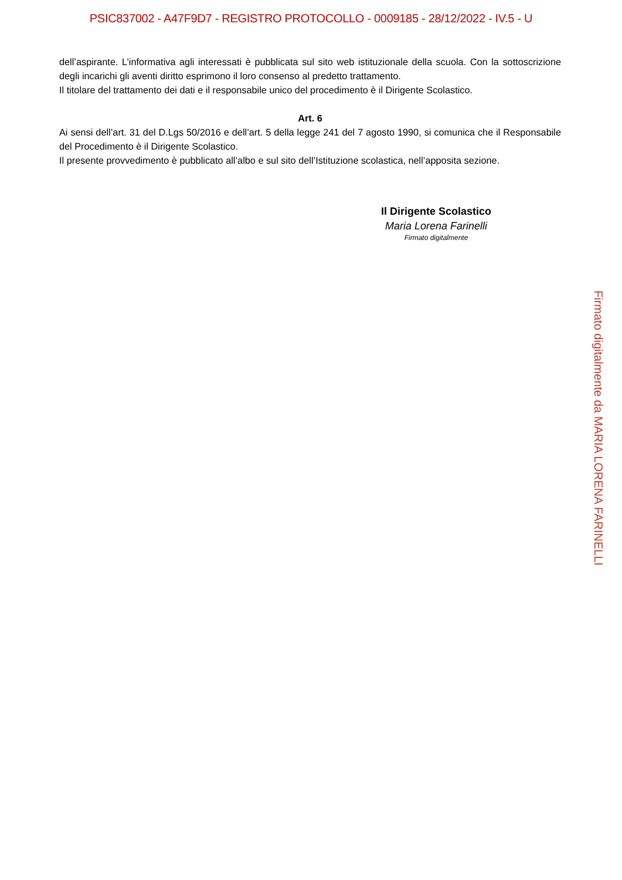PSIC837002 - A47F9D7 - REGISTRO PROTOCOLLO - 0009185 - 28/12/2022 - IV.5 - U
dell’aspirante. L’informativa agli interessati è pubblicata sul sito web istituzionale della scuola. Con la sottoscrizione degli incarichi gli aventi diritto esprimono il loro consenso al predetto trattamento.
Il titolare del trattamento dei dati e il responsabile unico del procedimento è il Dirigente Scolastico.
Art. 6
Ai sensi dell’art. 31 del D.Lgs 50/2016 e dell’art. 5 della legge 241 del 7 agosto 1990, si comunica che il Responsabile del Procedimento è il Dirigente Scolastico.
Il presente provvedimento è pubblicato all’albo e sul sito dell’Istituzione scolastica, nell’apposita sezione.
Il Dirigente Scolastico
Maria Lorena Farinelli
Firmato digitalmente
Firmato digitalmente da MARIA LORENA FARINELLI